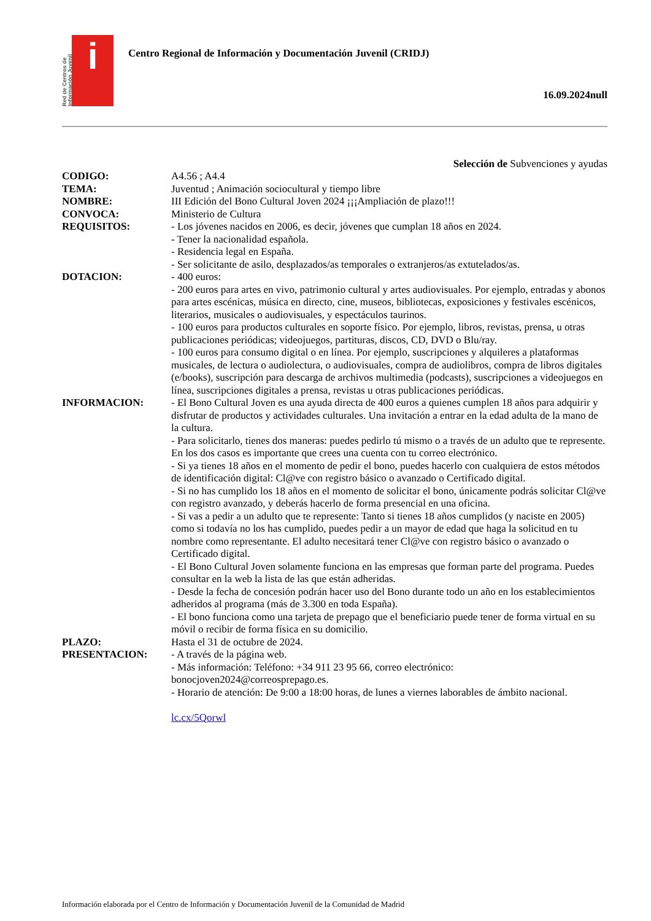Red de Centros de Información Juvenil
i
Centro Regional de Información y Documentación Juvenil (CRIDJ)
16.09.2024null
Selección de Subvenciones y ayudas
CODIGO: A4.56 ; A4.4
TEMA: Juventud ; Animación sociocultural y tiempo libre
NOMBRE: III Edición del Bono Cultural Joven 2024 ¡¡¡Ampliación de plazo!!!
CONVOCA: Ministerio de Cultura
REQUISITOS: - Los jóvenes nacidos en 2006, es decir, jóvenes que cumplan 18 años en 2024.
- Tener la nacionalidad española.
- Residencia legal en España.
- Ser solicitante de asilo, desplazados/as temporales o extranjeros/as extutelados/as.
DOTACION: - 400 euros:
- 200 euros para artes en vivo, patrimonio cultural y artes audiovisuales. Por ejemplo, entradas y abonos para artes escénicas, música en directo, cine, museos, bibliotecas, exposiciones y festivales escénicos, literarios, musicales o audiovisuales, y espectáculos taurinos.
- 100 euros para productos culturales en soporte físico. Por ejemplo, libros, revistas, prensa, u otras publicaciones periódicas; videojuegos, partituras, discos, CD, DVD o Blu/ray.
- 100 euros para consumo digital o en línea. Por ejemplo, suscripciones y alquileres a plataformas musicales, de lectura o audiolectura, o audiovisuales, compra de audiolibros, compra de libros digitales (e/books), suscripción para descarga de archivos multimedia (podcasts), suscripciones a videojuegos en línea, suscripciones digitales a prensa, revistas u otras publicaciones periódicas.
INFORMACION: - El Bono Cultural Joven es una ayuda directa de 400 euros a quienes cumplen 18 años para adquirir y disfrutar de productos y actividades culturales. Una invitación a entrar en la edad adulta de la mano de la cultura.
- Para solicitarlo, tienes dos maneras: puedes pedirlo tú mismo o a través de un adulto que te represente. En los dos casos es importante que crees una cuenta con tu correo electrónico.
- Si ya tienes 18 años en el momento de pedir el bono, puedes hacerlo con cualquiera de estos métodos de identificación digital: Cl@ve con registro básico o avanzado o Certificado digital.
- Si no has cumplido los 18 años en el momento de solicitar el bono, únicamente podrás solicitar Cl@ve con registro avanzado, y deberás hacerlo de forma presencial en una oficina.
- Si vas a pedir a un adulto que te represente: Tanto si tienes 18 años cumplidos (y naciste en 2005) como si todavía no los has cumplido, puedes pedir a un mayor de edad que haga la solicitud en tu nombre como representante. El adulto necesitará tener Cl@ve con registro básico o avanzado o Certificado digital.
- El Bono Cultural Joven solamente funciona en las empresas que forman parte del programa. Puedes consultar en la web la lista de las que están adheridas.
- Desde la fecha de concesión podrán hacer uso del Bono durante todo un año en los establecimientos adheridos al programa (más de 3.300 en toda España).
- El bono funciona como una tarjeta de prepago que el beneficiario puede tener de forma virtual en su móvil o recibir de forma física en su domicilio.
PLAZO: Hasta el 31 de octubre de 2024.
PRESENTACION: - A través de la página web.
- Más información: Teléfono: +34 911 23 95 66, correo electrónico: bonocjoven2024@correosprepago.es.
- Horario de atención: De 9:00 a 18:00 horas, de lunes a viernes laborables de ámbito nacional.
lc.cx/5Qorwl
Información elaborada por el Centro de Información y Documentación Juvenil de la Comunidad de Madrid